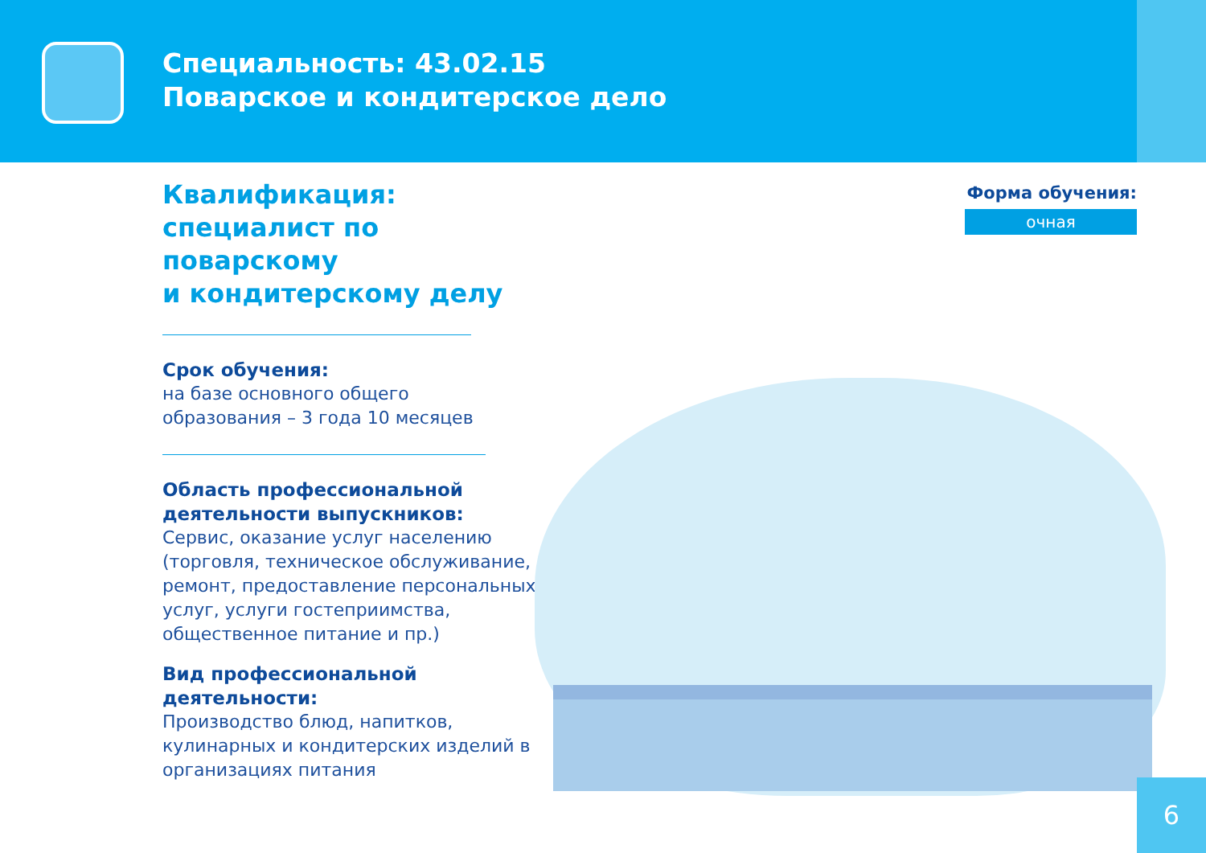Специальность: 43.02.15
Поварское и кондитерское дело
Квалификация:
специалист по поварскому
и кондитерскому делу
Срок обучения:
на базе основного общего
образования – 3 года 10 месяцев
Область профессиональной
деятельности выпускников:
Сервис, оказание услуг населению (торговля, техническое обслуживание, ремонт, предоставление персональных услуг, услуги гостеприимства, общественное питание и пр.)
Вид профессиональной
деятельности:
Производство блюд, напитков, кулинарных и кондитерских изделий в организациях питания
Форма обучения:
очная
6